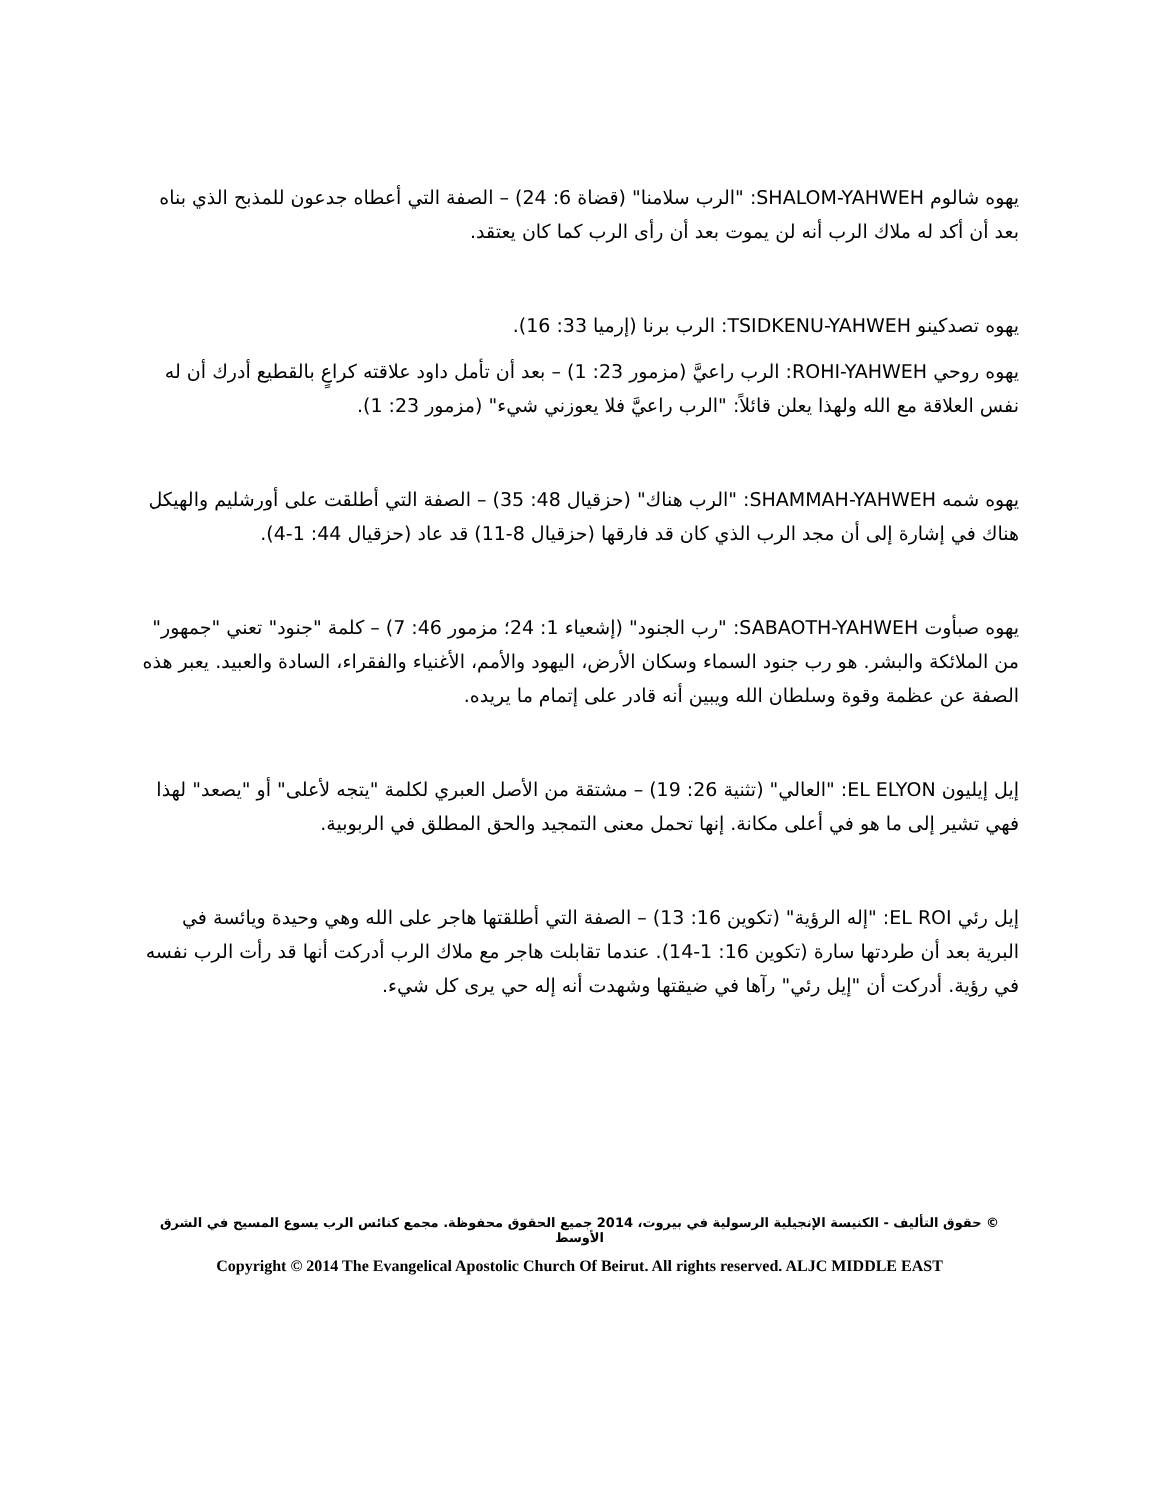يهوه شالوم SHALOM-YAHWEH: "الرب سلامنا" (قضاة 6: 24) – الصفة التي أعطاه جدعون للمذبح الذي بناه بعد أن أكد له ملاك الرب أنه لن يموت بعد أن رأى الرب كما كان يعتقد.
يهوه تصدكينو TSIDKENU-YAHWEH: الرب برنا (إرميا 33: 16).
يهوه روحي ROHI-YAHWEH: الرب راعيَّ (مزمور 23: 1) – بعد أن تأمل داود علاقته كراعٍ بالقطيع أدرك أن له نفس العلاقة مع الله ولهذا يعلن قائلاً: "الرب راعيَّ فلا يعوزني شيء" (مزمور 23: 1).
يهوه شمه SHAMMAH-YAHWEH: "الرب هناك" (حزقيال 48: 35) – الصفة التي أطلقت على أورشليم والهيكل هناك في إشارة إلى أن مجد الرب الذي كان قد فارقها (حزقيال 8-11) قد عاد (حزقيال 44: 1-4).
يهوه صبأوت SABAOTH-YAHWEH: "رب الجنود" (إشعياء 1: 24؛ مزمور 46: 7) – كلمة "جنود" تعني "جمهور" من الملائكة والبشر. هو رب جنود السماء وسكان الأرض، اليهود والأمم، الأغنياء والفقراء، السادة والعبيد. يعبر هذه الصفة عن عظمة وقوة وسلطان الله ويبين أنه قادر على إتمام ما يريده.
إيل إيليون EL ELYON: "العالي" (تثنية 26: 19) – مشتقة من الأصل العبري لكلمة "يتجه لأعلى" أو "يصعد" لهذا فهي تشير إلى ما هو في أعلى مكانة. إنها تحمل معنى التمجيد والحق المطلق في الربوبية.
إيل رئي EL ROI: "إله الرؤية" (تكوين 16: 13) – الصفة التي أطلقتها هاجر على الله وهي وحيدة ويائسة في البرية بعد أن طردتها سارة (تكوين 16: 1-14). عندما تقابلت هاجر مع ملاك الرب أدركت أنها قد رأت الرب نفسه في رؤية. أدركت أن "إيل رئي" رآها في ضيقتها وشهدت أنه إله حي يرى كل شيء.
© حقوق التأليف - الكنيسة الإنجيلية الرسولية في بيروت، 2014 جميع الحقوق محفوظة. مجمع كنائس الرب يسوع المسيح في الشرق الأوسط
Copyright © 2014 The Evangelical Apostolic Church Of Beirut. All rights reserved. ALJC MIDDLE EAST